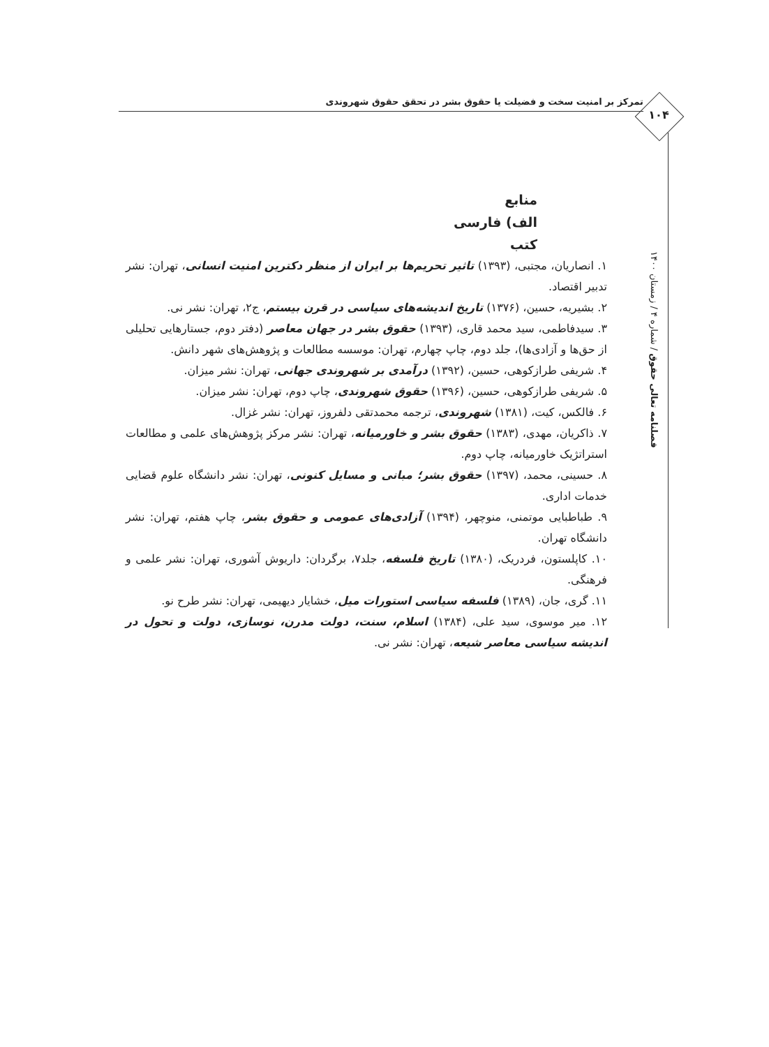تمرکز بر امنیت سخت و فضیلت یا حقوق بشر در تحقق حقوق شهروندی
۱۰۴
فصلنامه تعالی حقوق / شماره ۴ / زمستان ۱۴۰۰
منابع
الف) فارسی
کتب
۱. انصاریان، مجتبی، (۱۳۹۳) تاثیر تحریم‌ها بر ایران از منظر دکترین امنیت انسانی، تهران: نشر تدبیر اقتصاد.
۲. بشیریه، حسین، (۱۳۷۶) تاریخ اندیشه‌های سیاسی در قرن بیستم، ج۲، تهران: نشر نی.
۳. سیدفاطمی، سید محمد قاری، (۱۳۹۳) حقوق بشر در جهان معاصر (دفتر دوم، جستارهایی تحلیلی از حق‌ها و آزادی‌ها)، جلد دوم، چاپ چهارم، تهران: موسسه مطالعات و پژوهش‌های شهر دانش.
۴. شریفی طرازکوهی، حسین، (۱۳۹۲) درآمدی بر شهروندی جهانی، تهران: نشر میزان.
۵. شریفی طرازکوهی، حسین، (۱۳۹۶) حقوق شهروندی، چاپ دوم، تهران: نشر میزان.
۶. فالکس، کیت، (۱۳۸۱) شهروندی، ترجمه محمدتقی دلفروز، تهران: نشر غزال.
۷. ذاکریان، مهدی، (۱۳۸۳) حقوق بشر و خاورمیانه، تهران: نشر مرکز پژوهش‌های علمی و مطالعات استراتژیک خاورمیانه، چاپ دوم.
۸. حسینی، محمد، (۱۳۹۷) حقوق بشر؛ مبانی و مسایل کنونی، تهران: نشر دانشگاه علوم قضایی خدمات اداری.
۹. طباطبایی موتمنی، منوچهر، (۱۳۹۴) آزادی‌های عمومی و حقوق بشر، چاپ هفتم، تهران: نشر دانشگاه تهران.
۱۰. کاپلستون، فردریک، (۱۳۸۰) تاریخ فلسفه، جلد۷، برگردان: داریوش آشوری، تهران: نشر علمی و فرهنگی.
۱۱. گری، جان، (۱۳۸۹) فلسفه سیاسی استورات میل، خشایار دیهیمی، تهران: نشر طرح نو.
۱۲. میر موسوی، سید علی، (۱۳۸۴) اسلام، سنت، دولت مدرن، نوسازی، دولت و تحول در اندیشه سیاسی معاصر شیعه، تهران: نشر نی.